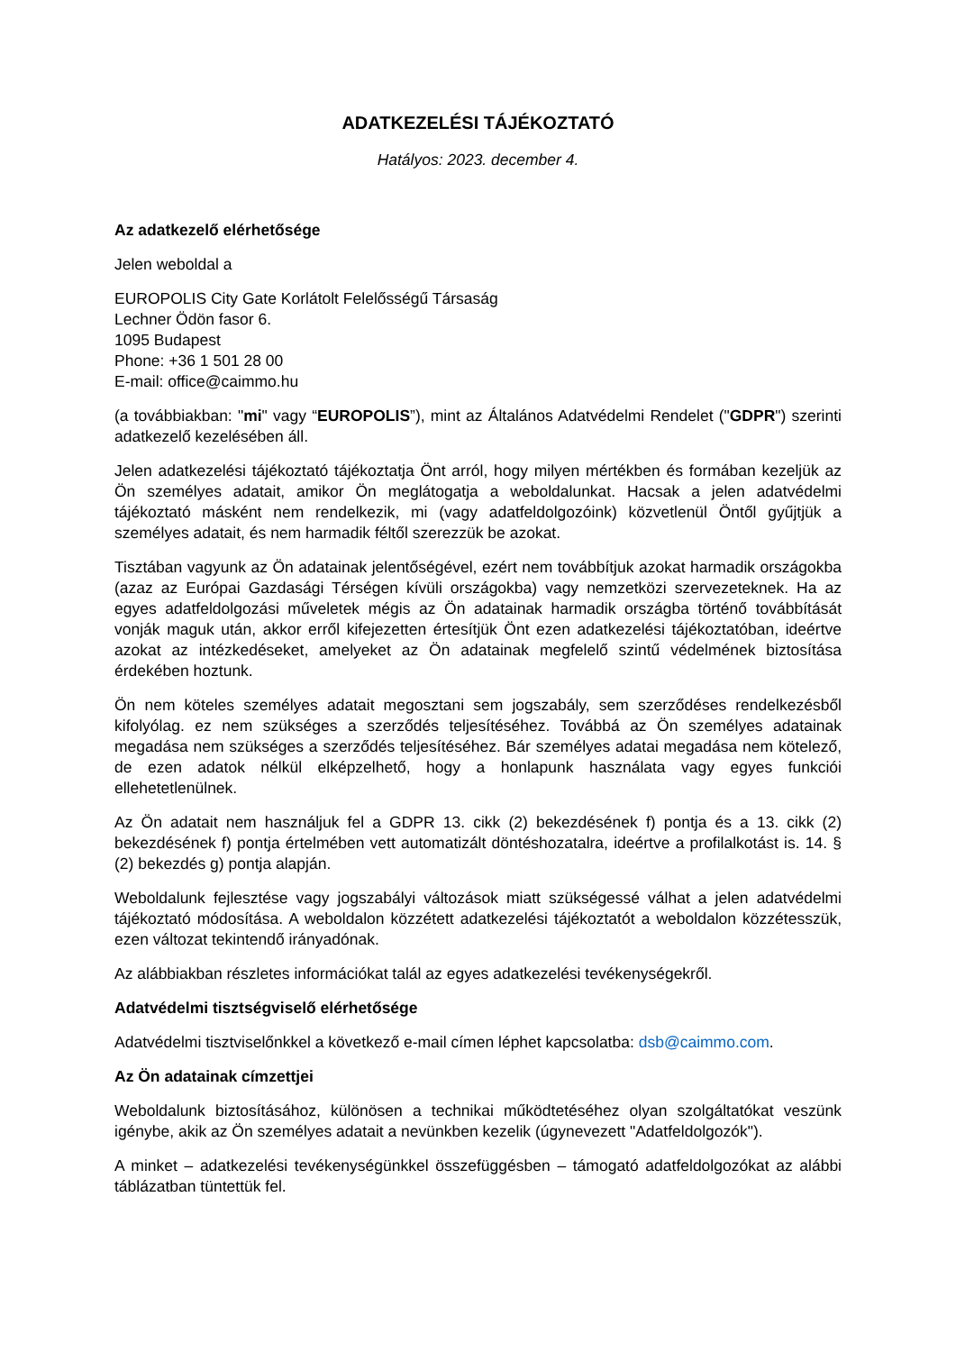ADATKEZELÉSI TÁJÉKOZTATÓ
Hatályos: 2023. december 4.
Az adatkezelő elérhetősége
Jelen weboldal a
EUROPOLIS City Gate Korlátolt Felelősségű Társaság
Lechner Ödön fasor 6.
1095 Budapest
Phone: +36 1 501 28 00
E-mail: office@caimmo.hu
(a továbbiakban: "mi" vagy “EUROPOLIS”), mint az Általános Adatvédelmi Rendelet ("GDPR") szerinti adatkezelő kezelésében áll.
Jelen adatkezelési tájékoztató tájékoztatja Önt arról, hogy milyen mértékben és formában kezeljük az Ön személyes adatait, amikor Ön meglátogatja a weboldalunkat. Hacsak a jelen adatvédelmi tájékoztató másként nem rendelkezik, mi (vagy adatfeldolgozóink) közvetlenül Öntől gyűjtjük a személyes adatait, és nem harmadik féltől szerezzük be azokat.
Tisztában vagyunk az Ön adatainak jelentőségével, ezért nem továbbítjuk azokat harmadik országokba (azaz az Európai Gazdasági Térségen kívüli országokba) vagy nemzetközi szervezeteknek. Ha az egyes adatfeldolgozási műveletek mégis az Ön adatainak harmadik országba történő továbbítását vonják maguk után, akkor erről kifejezetten értesítjük Önt ezen adatkezelési tájékoztatóban, ideértve azokat az intézkedéseket, amelyeket az Ön adatainak megfelelő szintű védelmének biztosítása érdekében hoztunk.
Ön nem köteles személyes adatait megosztani sem jogszabály, sem szerződéses rendelkezésből kifolyólag. ez nem szükséges a szerződés teljesítéséhez. Továbbá az Ön személyes adatainak megadása nem szükséges a szerződés teljesítéséhez. Bár személyes adatai megadása nem kötelező, de ezen adatok nélkül elképzelhető, hogy a honlapunk használata vagy egyes funkciói ellehetetlenülnek.
Az Ön adatait nem használjuk fel a GDPR 13. cikk (2) bekezdésének f) pontja és a 13. cikk (2) bekezdésének f) pontja értelmében vett automatizált döntéshozatalra, ideértve a profilalkotást is. 14. § (2) bekezdés g) pontja alapján.
Weboldalunk fejlesztése vagy jogszabályi változások miatt szükségessé válhat a jelen adatvédelmi tájékoztató módosítása. A weboldalon közzétett adatkezelési tájékoztatót a weboldalon közzétesszük, ezen változat tekintendő irányadónak.
Az alábbiakban részletes információkat talál az egyes adatkezelési tevékenységekről.
Adatvédelmi tisztségviselő elérhetősége
Adatvédelmi tisztviselőnkkel a következő e-mail címen léphet kapcsolatba: dsb@caimmo.com.
Az Ön adatainak címzettjei
Weboldalunk biztosításához, különösen a technikai működtetéséhez olyan szolgáltatókat veszünk igénybe, akik az Ön személyes adatait a nevünkben kezelik (úgynevezett "Adatfeldolgozók").
A minket – adatkezelési tevékenységünkkel összefüggésben – támogató adatfeldolgozókat az alábbi táblázatban tüntettük fel.